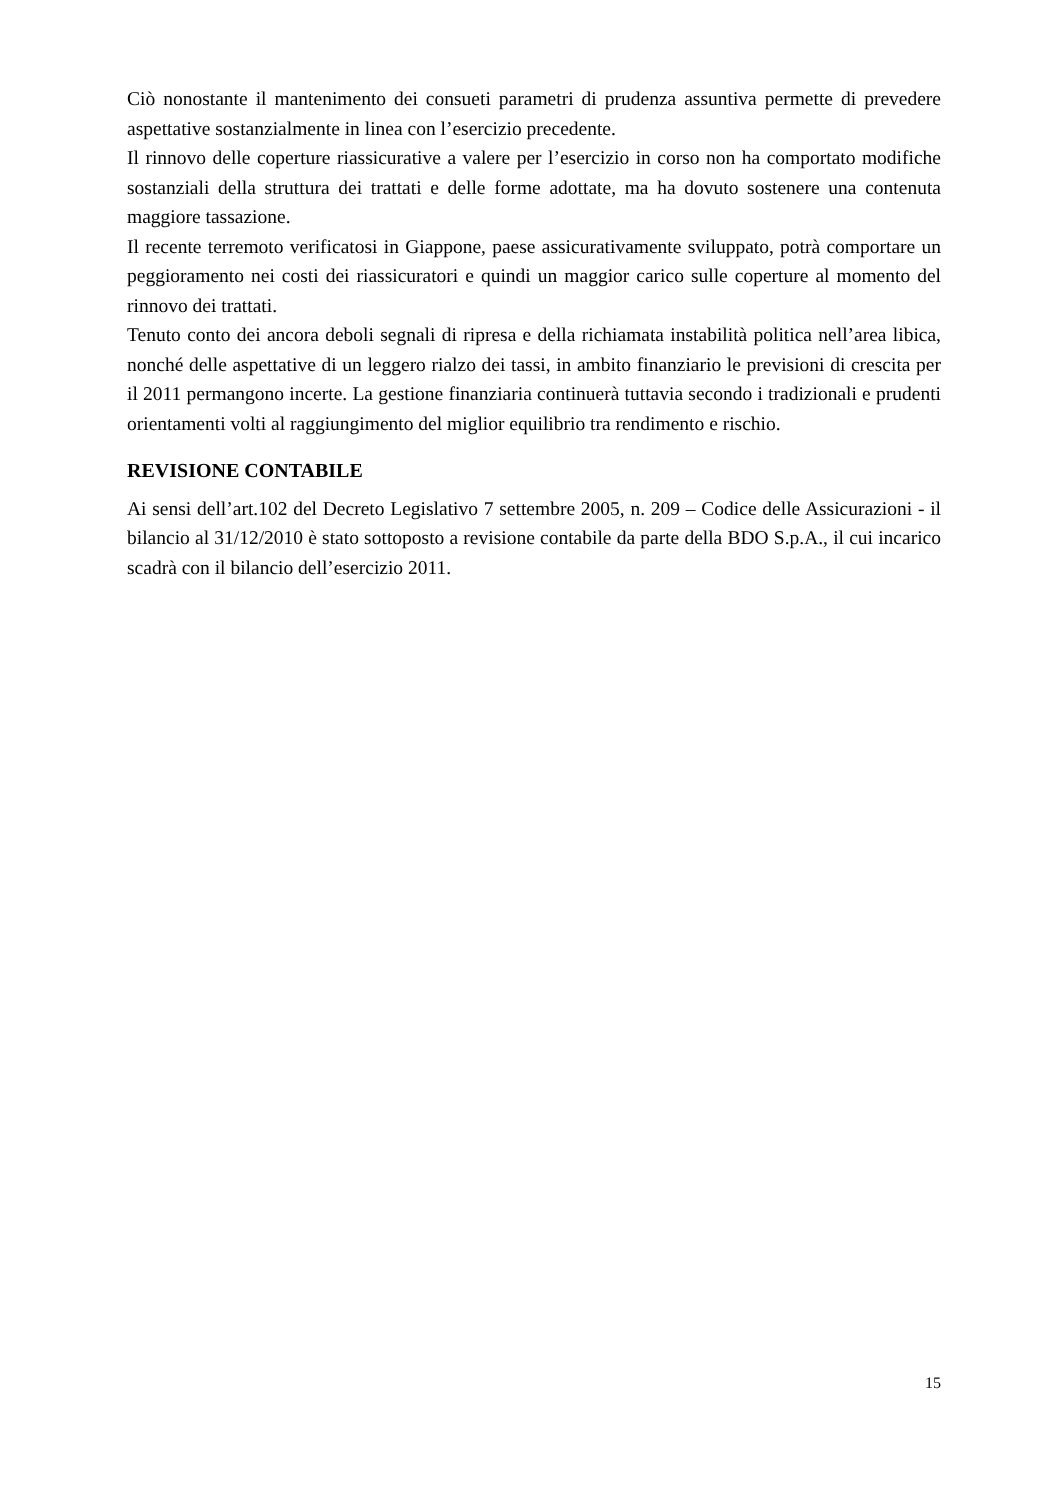Ciò nonostante il mantenimento dei consueti parametri di prudenza assuntiva permette di prevedere aspettative sostanzialmente in linea con l’esercizio precedente.
Il rinnovo delle coperture riassicurative a valere per l’esercizio in corso non ha comportato modifiche sostanziali della struttura dei trattati e delle forme adottate, ma ha dovuto sostenere una contenuta maggiore tassazione.
Il recente terremoto verificatosi in Giappone, paese assicurativamente sviluppato, potrà comportare un peggioramento nei costi dei riassicuratori e quindi un maggior carico sulle coperture al momento del rinnovo dei trattati.
Tenuto conto dei ancora deboli segnali di ripresa e della richiamata instabilità politica nell’area libica, nonché delle aspettative di un leggero rialzo dei tassi, in ambito finanziario le previsioni di crescita per il 2011 permangono incerte. La gestione finanziaria continuerà tuttavia secondo i tradizionali e prudenti orientamenti volti al raggiungimento del miglior equilibrio tra rendimento e rischio.
REVISIONE CONTABILE
Ai sensi dell’art.102 del Decreto Legislativo 7 settembre 2005, n. 209 – Codice delle Assicurazioni - il bilancio al 31/12/2010 è stato sottoposto a revisione contabile da parte della BDO S.p.A., il cui incarico scadrà con il bilancio dell’esercizio 2011.
15